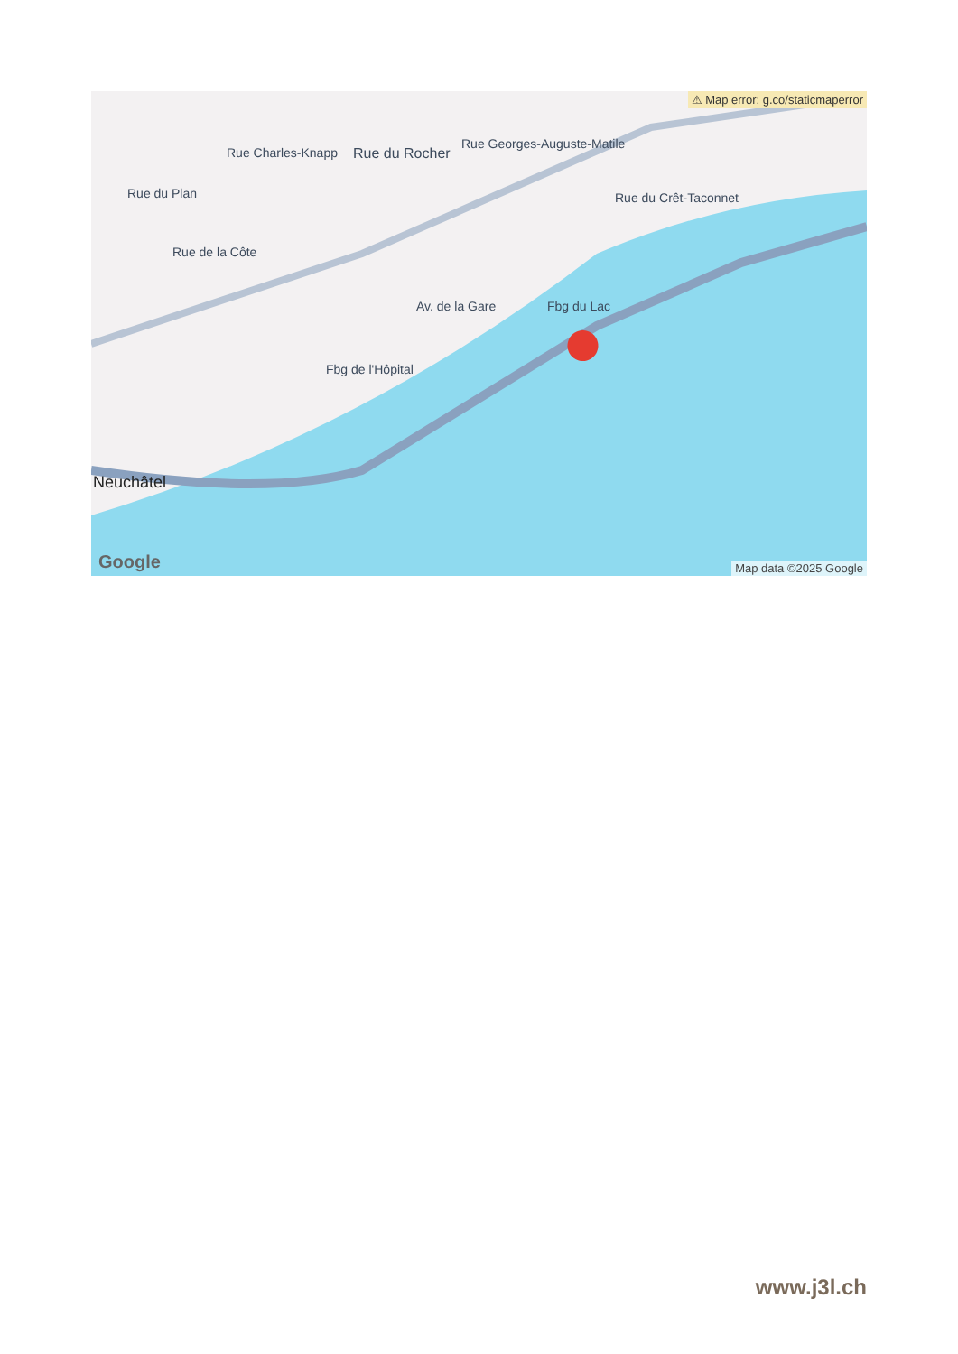Rue Charles-Knapp
Rue Georges-Auguste-Matile
Rue du Rocher
Rue du Plan
Rue de la Côte
Rue du Crêt-Taconnet
Av. de la Gare Fbg du Lac
Fbg de l'Hôpital
Neuchâtel
⚠ Map error: g.co/staticmaperror
Google Map data ©2025 Google
www.j3l.ch